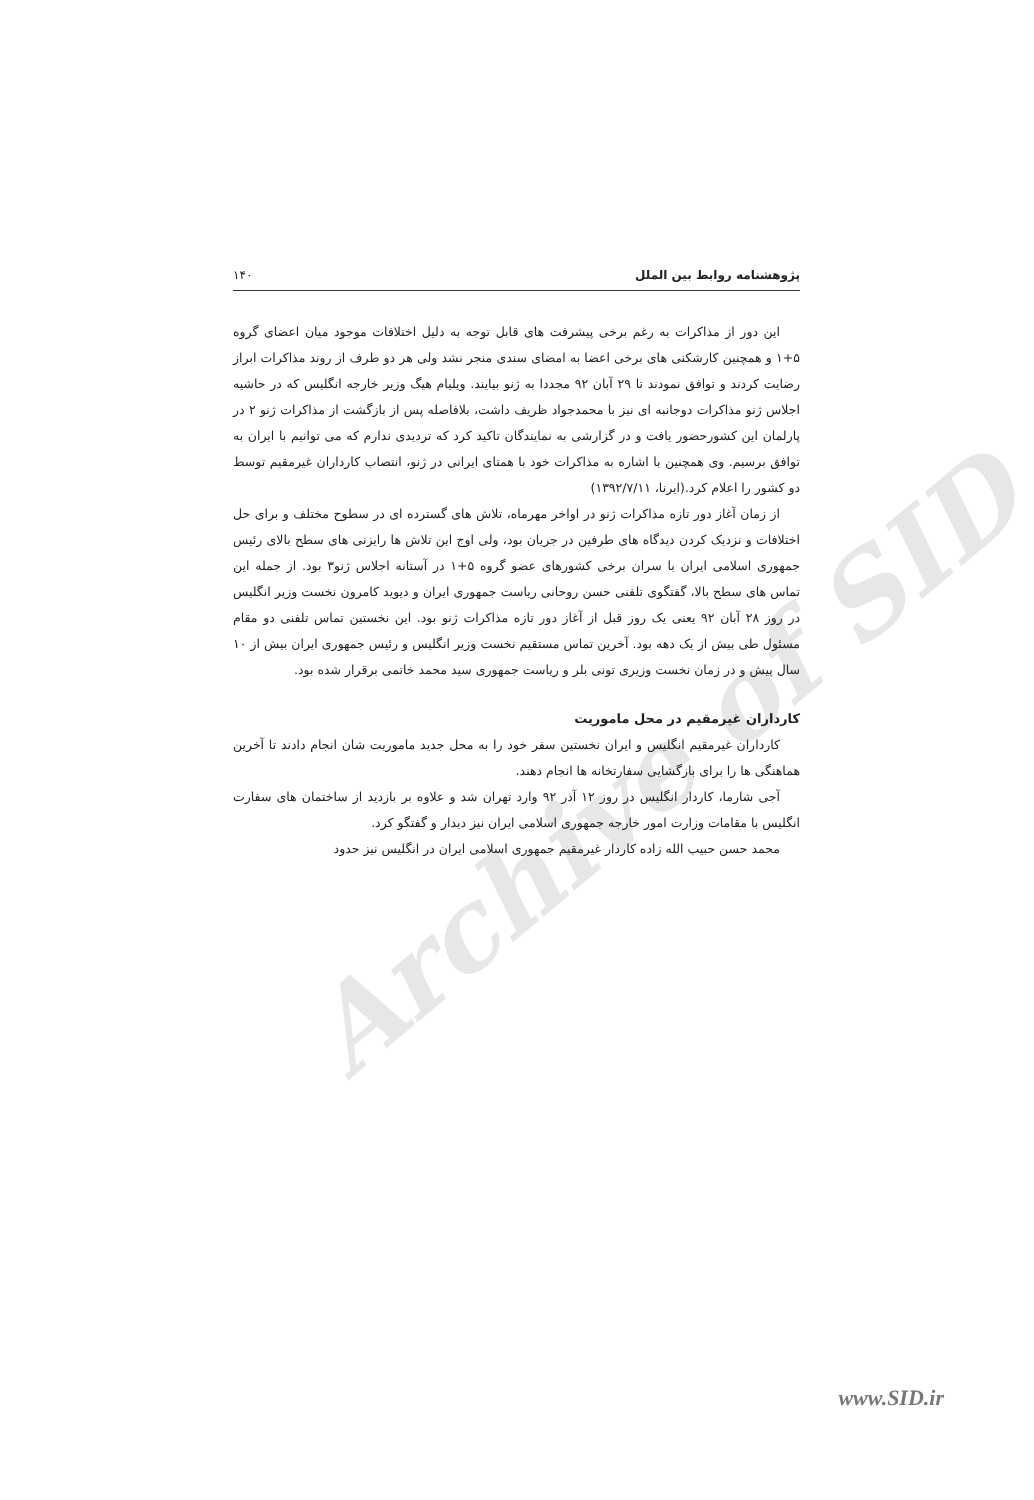Archive of SID
پژوهشنامه روابط بین الملل ۱۴۰
این دور از مذاکرات به رغم برخی پیشرفت های قابل توجه به دلیل اختلافات موجود میان اعضای گروه ۵+۱ و همچنین کارشکنی های برخی اعضا به امضای سندی منجر نشد ولی هر دو طرف از روند مذاکرات ابراز رضایت کردند و توافق نمودند تا ۲۹ آبان ۹۲ مجددا به ژنو بیایند. ویلیام هیگ وزیر خارجه انگلیس که در حاشیه اجلاس ژنو مذاکرات دوجانبه ای نیز با محمدجواد ظریف داشت، بلافاصله پس از بازگشت از مذاکرات ژنو ۲ در پارلمان این کشورحضور یافت و در گزارشی به نمایندگان تاکید کرد که تردیدی ندارم که می توانیم با ایران به توافق برسیم. وی همچنین با اشاره به مذاکرات خود با همتای ایرانی در ژنو، انتصاب کارداران غیرمقیم توسط دو کشور را اعلام کرد.(ایرنا، ۱۳۹۲/۷/۱۱)
از زمان آغاز دور تازه مذاکرات ژنو در اواخر مهرماه، تلاش های گسترده ای در سطوح مختلف و برای حل اختلافات و نزدیک کردن دیدگاه های طرفین در جریان بود، ولی اوج این تلاش ها رایزنی های سطح بالای رئیس جمهوری اسلامی ایران با سران برخی کشورهای عضو گروه ۵+۱ در آستانه اجلاس ژنو۳ بود. از جمله این تماس های سطح بالا، گفتگوی تلفنی حسن روحانی ریاست جمهوری ایران و دیوید کامرون نخست وزیر انگلیس در روز ۲۸ آبان ۹۲ یعنی یک روز قبل از آغاز دور تازه مذاکرات ژنو بود. این نخستین تماس تلفنی دو مقام مسئول طی بیش از یک دهه بود. آخرین تماس مستقیم نخست وزیر انگلیس و رئیس جمهوری ایران بیش از ۱۰ سال پیش و در زمان نخست وزیری تونی بلر و ریاست جمهوری سید محمد خاتمی برقرار شده بود.
کارداران غیرمقیم در محل ماموریت
کارداران غیرمقیم انگلیس و ایران نخستین سفر خود را به محل جدید ماموریت شان انجام دادند تا آخرین هماهنگی ها را برای بازگشایی سفارتخانه ها انجام دهند.
آجی شارما، کاردار انگلیس در روز ۱۲ آذر ۹۲ وارد تهران شد و علاوه بر بازدید از ساختمان های سفارت انگلیس با مقامات وزارت امور خارجه جمهوری اسلامی ایران نیز دیدار و گفتگو کرد.
محمد حسن حبیب الله زاده کاردار غیرمقیم جمهوری اسلامی ایران در انگلیس نیز حدود
www.SID.ir